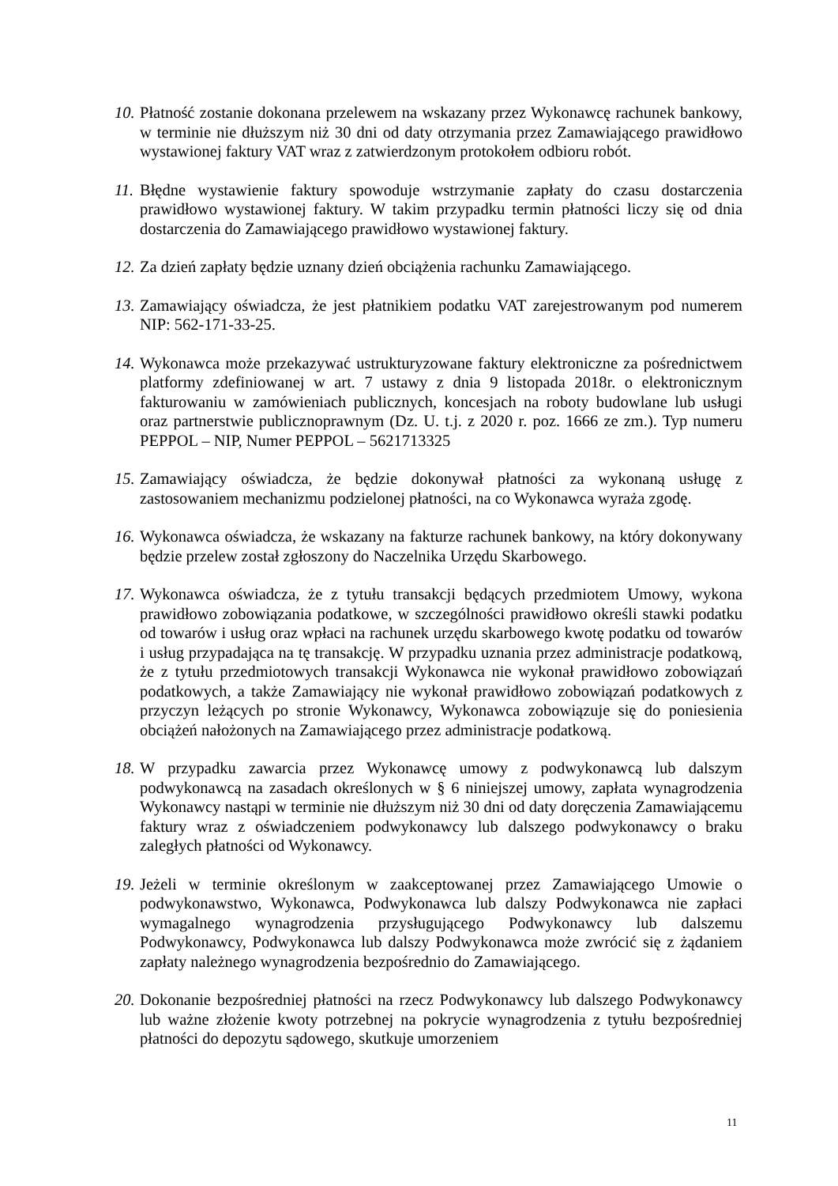10. Płatność zostanie dokonana przelewem na wskazany przez Wykonawcę rachunek bankowy, w terminie nie dłuższym niż 30 dni od daty otrzymania przez Zamawiającego prawidłowo wystawionej faktury VAT wraz z zatwierdzonym protokołem odbioru robót.
11. Błędne wystawienie faktury spowoduje wstrzymanie zapłaty do czasu dostarczenia prawidłowo wystawionej faktury. W takim przypadku termin płatności liczy się od dnia dostarczenia do Zamawiającego prawidłowo wystawionej faktury.
12. Za dzień zapłaty będzie uznany dzień obciążenia rachunku Zamawiającego.
13. Zamawiający oświadcza, że jest płatnikiem podatku VAT zarejestrowanym pod numerem NIP: 562-171-33-25.
14. Wykonawca może przekazywać ustrukturyzowane faktury elektroniczne za pośrednictwem platformy zdefiniowanej w art. 7 ustawy z dnia 9 listopada 2018r. o elektronicznym fakturowaniu w zamówieniach publicznych, koncesjach na roboty budowlane lub usługi oraz partnerstwie publicznoprawnym (Dz. U. t.j. z 2020 r. poz. 1666 ze zm.). Typ numeru PEPPOL – NIP, Numer PEPPOL – 5621713325
15. Zamawiający oświadcza, że będzie dokonywał płatności za wykonaną usługę z zastosowaniem mechanizmu podzielonej płatności, na co Wykonawca wyraża zgodę.
16. Wykonawca oświadcza, że wskazany na fakturze rachunek bankowy, na który dokonywany będzie przelew został zgłoszony do Naczelnika Urzędu Skarbowego.
17. Wykonawca oświadcza, że z tytułu transakcji będących przedmiotem Umowy, wykona prawidłowo zobowiązania podatkowe, w szczególności prawidłowo określi stawki podatku od towarów i usług oraz wpłaci na rachunek urzędu skarbowego kwotę podatku od towarów i usług przypadająca na tę transakcję. W przypadku uznania przez administracje podatkową, że z tytułu przedmiotowych transakcji Wykonawca nie wykonał prawidłowo zobowiązań podatkowych, a także Zamawiający nie wykonał prawidłowo zobowiązań podatkowych z przyczyn leżących po stronie Wykonawcy, Wykonawca zobowiązuje się do poniesienia obciążeń nałożonych na Zamawiającego przez administracje podatkową.
18. W przypadku zawarcia przez Wykonawcę umowy z podwykonawcą lub dalszym podwykonawcą na zasadach określonych w § 6 niniejszej umowy, zapłata wynagrodzenia Wykonawcy nastąpi w terminie nie dłuższym niż 30 dni od daty doręczenia Zamawiającemu faktury wraz z oświadczeniem podwykonawcy lub dalszego podwykonawcy o braku zaległych płatności od Wykonawcy.
19. Jeżeli w terminie określonym w zaakceptowanej przez Zamawiającego Umowie o podwykonawstwo, Wykonawca, Podwykonawca lub dalszy Podwykonawca nie zapłaci wymagalnego wynagrodzenia przysługującego Podwykonawcy lub dalszemu Podwykonawcy, Podwykonawca lub dalszy Podwykonawca może zwrócić się z żądaniem zapłaty należnego wynagrodzenia bezpośrednio do Zamawiającego.
20. Dokonanie bezpośredniej płatności na rzecz Podwykonawcy lub dalszego Podwykonawcy lub ważne złożenie kwoty potrzebnej na pokrycie wynagrodzenia z tytułu bezpośredniej płatności do depozytu sądowego, skutkuje umorzeniem
11